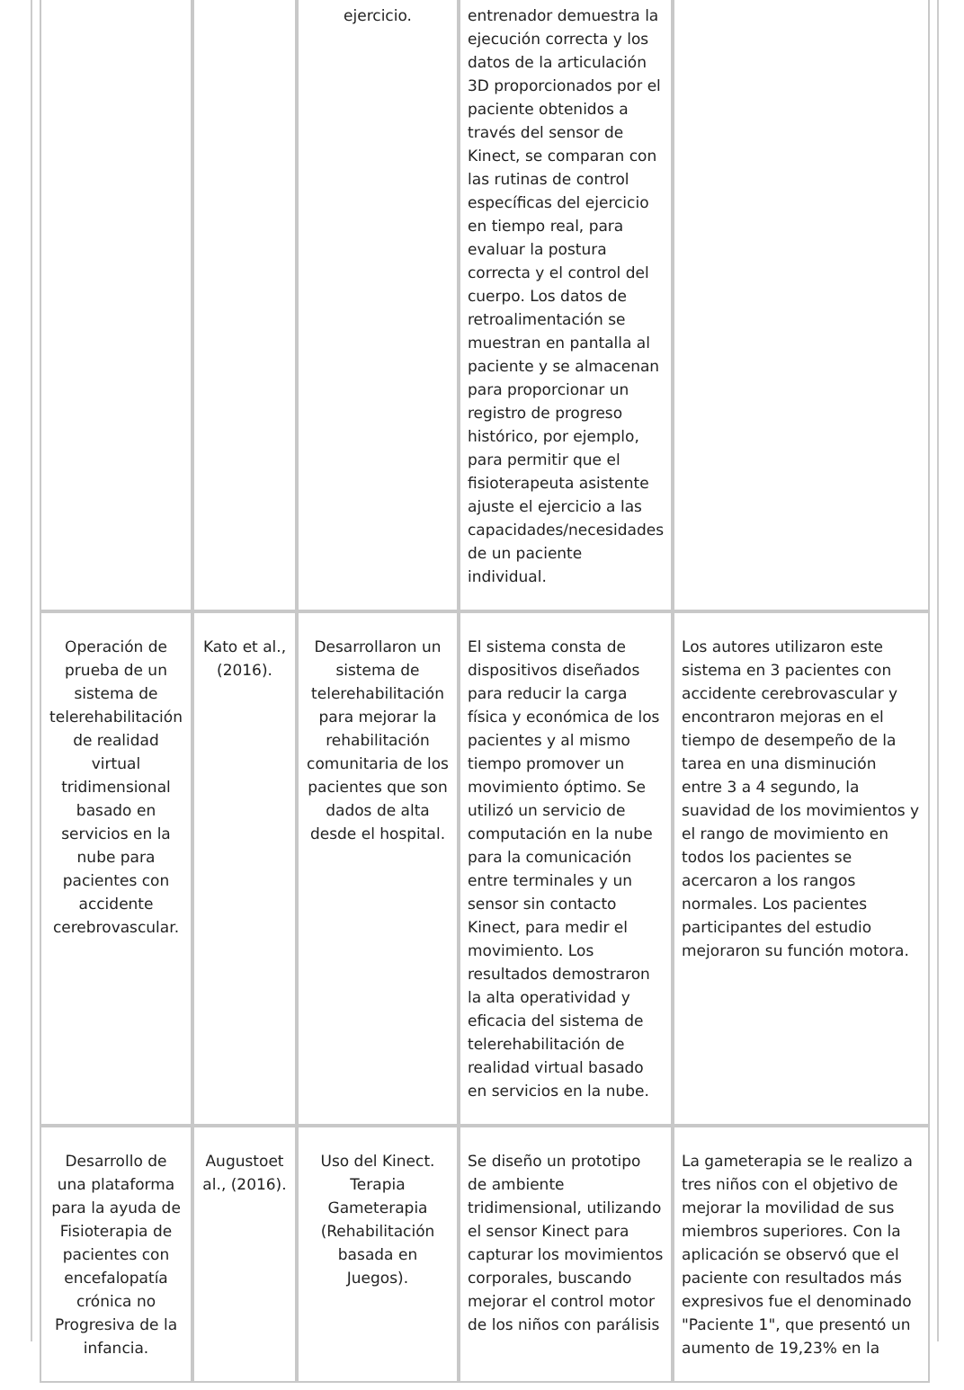| | | ejercicio. | entrenador demuestra la ejecución correcta y los datos de la articulación 3D proporcionados por el paciente obtenidos a través del sensor de Kinect, se comparan con las rutinas de control específicas del ejercicio en tiempo real, para evaluar la postura correcta y el control del cuerpo. Los datos de retroalimentación se muestran en pantalla al paciente y se almacenan para proporcionar un registro de progreso histórico, por ejemplo, para permitir que el fisioterapeuta asistente ajuste el ejercicio a las capacidades/necesidades de un paciente individual. | |
| Operación de prueba de un sistema de telerehabilitación de realidad virtual tridimensional basado en servicios en la nube para pacientes con accidente cerebrovascular. | Kato et al., (2016). | Desarrollaron un sistema de telerehabilitación para mejorar la rehabilitación comunitaria de los pacientes que son dados de alta desde el hospital. | El sistema consta de dispositivos diseñados para reducir la carga física y económica de los pacientes y al mismo tiempo promover un movimiento óptimo. Se utilizó un servicio de computación en la nube para la comunicación entre terminales y un sensor sin contacto Kinect, para medir el movimiento. Los resultados demostraron la alta operatividad y eficacia del sistema de telerehabilitación de realidad virtual basado en servicios en la nube. | Los autores utilizaron este sistema en 3 pacientes con accidente cerebrovascular y encontraron mejoras en el tiempo de desempeño de la tarea en una disminución entre 3 a 4 segundo, la suavidad de los movimientos y el rango de movimiento en todos los pacientes se acercaron a los rangos normales. Los pacientes participantes del estudio mejoraron su función motora. |
| Desarrollo de una plataforma para la ayuda de Fisioterapia de pacientes con encefalopatía crónica no Progresiva de la infancia. | Augustoet al., (2016). | Uso del Kinect. Terapia Gameterapia (Rehabilitación basada en Juegos). | Se diseño un prototipo de ambiente tridimensional, utilizando el sensor Kinect para capturar los movimientos corporales, buscando mejorar el control motor de los niños con parálisis | La gameterapia se le realizo a tres niños con el objetivo de mejorar la movilidad de sus miembros superiores. Con la aplicación se observó que el paciente con resultados más expresivos fue el denominado "Paciente 1", que presentó un aumento de 19,23% en la |